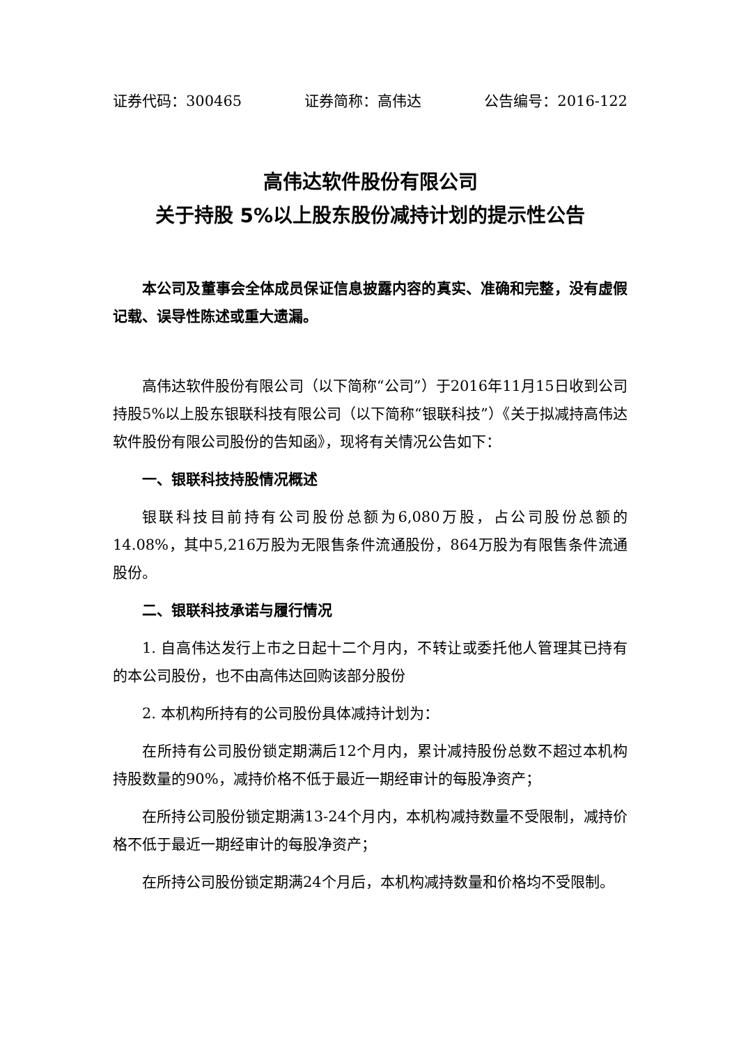证券代码：300465 证券简称：高伟达 公告编号：2016-122
高伟达软件股份有限公司
关于持股 5%以上股东股份减持计划的提示性公告
本公司及董事会全体成员保证信息披露内容的真实、准确和完整，没有虚假记载、误导性陈述或重大遗漏。
高伟达软件股份有限公司（以下简称“公司”）于2016年11月15日收到公司持股5%以上股东银联科技有限公司（以下简称“银联科技”）《关于拟减持高伟达软件股份有限公司股份的告知函》，现将有关情况公告如下：
一、银联科技持股情况概述
银联科技目前持有公司股份总额为6,080万股，占公司股份总额的14.08%，其中5,216万股为无限售条件流通股份，864万股为有限售条件流通股份。
二、银联科技承诺与履行情况
1. 自高伟达发行上市之日起十二个月内，不转让或委托他人管理其已持有的本公司股份，也不由高伟达回购该部分股份
2. 本机构所持有的公司股份具体减持计划为：
在所持有公司股份锁定期满后12个月内，累计减持股份总数不超过本机构持股数量的90%，减持价格不低于最近一期经审计的每股净资产；
在所持公司股份锁定期满13-24个月内，本机构减持数量不受限制，减持价格不低于最近一期经审计的每股净资产；
在所持公司股份锁定期满24个月后，本机构减持数量和价格均不受限制。